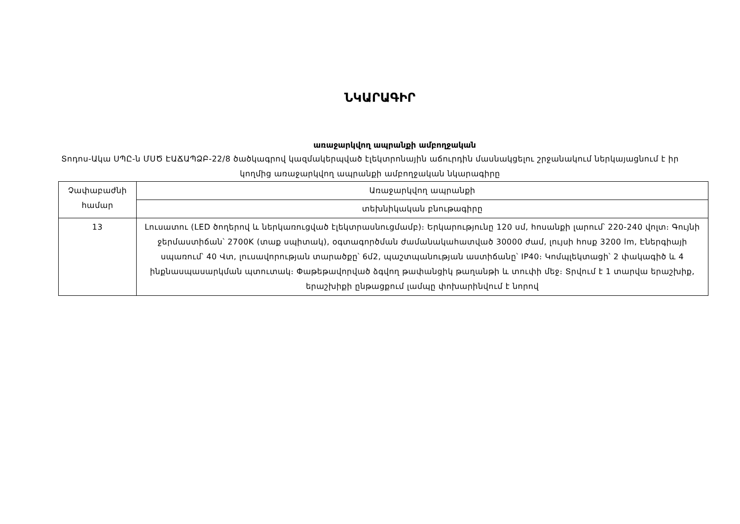ՆԿԱՐԱԳԻՐ
առաջարկվող ապրանքի ամբողջական
Տոդոս-Ակա ՍՊԸ-ն ՄՍԾ ԷԱՃԱՊՁԲ-22/8 ծածկագրով կազմակերպված էլեկտրոնային աճուրդին մասնակցելու շրջանակում ներկայացնում է իր կողմից առաջարկվող ապրանքի ամբողջական նկարագիրը
| Չափաբաժնի համար | Առաջարկվող ապրանքի |
| --- | --- |
| | տեխնիկական բնութագիրը |
| 13 | Լուսատու (LED ծողերով և ներկառուցված էլեկտրասնուցմամբ)։ Երկարությունը 120 սմ, հոսանքի լարում՝ 220-240 վոլտ։ Գույնի ջերմաստիճան՝ 2700K (տաք սպիտակ), օգտագործման ժամանակահատված 30000 ժամ, լույսի հոսք 3200 lm, Էներգիայի սպառում՝ 40 Վտ, լուսավորության տարածքը՝ 6մ2, պաշտպանության աստիճանը՝ IP40։ Կոմպլեկտացի՝ 2 փակագիծ և 4 ինքնասպասարկման պտուտակ։ Փաթեթավորված ձգվող թափանցիկ թաղանթի և տուփի մեջ։ Տրվում է 1 տարվա երաշխիք, երաշխիքի ընթացքում լամպը փոխարինվում է նորով |